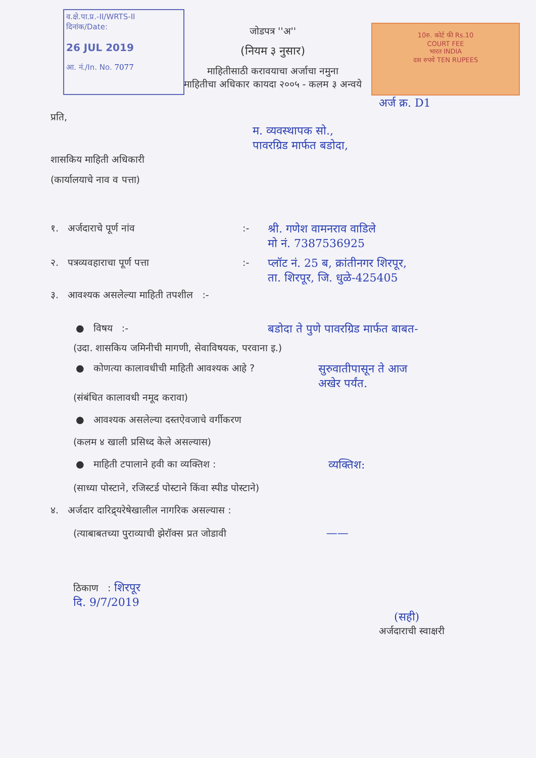व.क्षे.पा.प्र.-II/WRTS-II
दिनांक/Date:
26 JUL 2019
आ. नं./In. No. 7077
10रु. कोर्ट फी Rs.10
COURT FEE
भारत INDIA
दस रुपये TEN RUPEES
जोडपत्र ''अ''
(नियम ३ नुसार)
माहितीसाठी करावयाचा अर्जाचा नमुना
माहितीचा अधिकार कायदा २००५ - कलम ३ अन्वये
अर्ज क्र. D1
प्रति,
म. व्यवस्थापक सो.,
पावरग्रिड मार्फत बडोदा,
शासकिय माहिती अधिकारी
(कार्यालयाचे नाव व पत्ता)
१. अर्जदाराचे पूर्ण नांव:- श्री. गणेश वामनराव वाडिले
मो नं. 7387536925
२. पत्रव्यवहाराचा पूर्ण पत्ता:- प्लॉट नं. 25 ब, क्रांतीनगर शिरपूर,
ता. शिरपूर, जि. धुळे-425405
३. आवश्यक असलेल्या माहिती तपशील :-
● विषय :- बडोदा ते पुणे पावरग्रिड मार्फत बाबत-
(उदा. शासकिय जमिनीची मागणी, सेवाविषयक, परवाना इ.)
● कोणत्या कालावधीची माहिती आवश्यक आहे ? सुरुवातीपासून ते आज
अखेर पर्यंत.
(संबंधित कालावधी नमूद करावा)
● आवश्यक असलेल्या दस्तऐवजाचे वर्गीकरण
(कलम ४ खाली प्रसिध्द केले असल्यास)
● माहिती टपालाने हवी का व्यक्तिश : व्यक्तिश:
(साध्या पोस्टाने, रजिस्टर्ड पोस्टाने किंवा स्पीड पोस्टाने)
४. अर्जदार दारिद्र्यरेषेखालील नागरिक असल्यास :
(त्याबाबतच्या पुराव्याची झेरॉक्स प्रत जोडावी ——
ठिकाण : शिरपूर
दि. 9/7/2019
(सही)
अर्जदाराची स्वाक्षरी